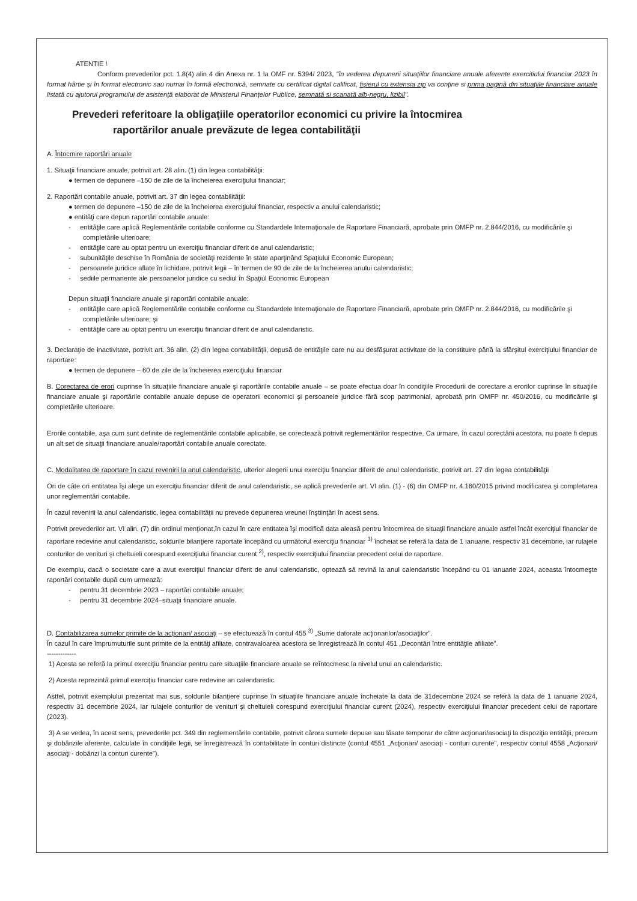ATENTIE !
Conform prevederilor pct. 1.8(4) alin 4 din Anexa nr. 1 la OMF nr. 5394/ 2023, "în vederea depunerii situaţiilor financiare anuale aferente exercitiului financiar 2023 în format hârtie şi în format electronic sau numai în formă electronică, semnate cu certificat digital calificat, fişierul cu extensia zip va conţine si prima pagină din situaţiile financiare anuale listată cu ajutorul programului de asistenţă elaborat de Ministerul Finanţelor Publice, semnată si scanată alb-negru, lizibil".
Prevederi referitoare la obligaţiile operatorilor economici cu privire la întocmirea
raportărilor anuale prevăzute de legea contabilităţii
A. Întocmire raportări anuale
1. Situaţii financiare anuale, potrivit art. 28 alin. (1) din legea contabilităţii:
● termen de depunere –150 de zile de la încheierea exerciţiului financiar;
2. Raportări contabile anuale, potrivit art. 37 din legea contabilităţii:
● termen de depunere –150 de zile de la încheierea exerciţiului financiar, respectiv a anului calendaristic;
● entităţi care depun raportări contabile anuale:
- entităţile care aplică Reglementările contabile conforme cu Standardele Internaţionale de Raportare Financiară, aprobate prin OMFP nr. 2.844/2016, cu modificările şi completările ulterioare;
- entităţile care au optat pentru un exerciţiu financiar diferit de anul calendaristic;
- subunităţile deschise în România de societăţi rezidente în state aparţinând Spaţiului Economic European;
- persoanele juridice aflate în lichidare, potrivit legii – în termen de 90 de zile de la încheierea anului calendaristic;
- sediile permanente ale persoanelor juridice cu sediul în Spaţiul Economic European
Depun situaţii financiare anuale şi raportări contabile anuale:
- entităţile care aplică Reglementările contabile conforme cu Standardele Internaţionale de Raportare Financiară, aprobate prin OMFP nr. 2.844/2016, cu modificările şi completările ulterioare; şi
- entităţile care au optat pentru un exerciţiu financiar diferit de anul calendaristic.
3. Declaraţie de inactivitate, potrivit art. 36 alin. (2) din legea contabilităţii, depusă de entităţile care nu au desfăşurat activitate de la constituire până la sfârşitul exerciţiului financiar de raportare:
● termen de depunere – 60 de zile de la încheierea exerciţiului financiar
B. Corectarea de erori cuprinse în situaţiile financiare anuale şi raportările contabile anuale – se poate efectua doar în condiţiile Procedurii de corectare a erorilor cuprinse în situaţiile financiare anuale şi raportările contabile anuale depuse de operatorii economici şi persoanele juridice fără scop patrimonial, aprobată prin OMFP nr. 450/2016, cu modificările şi completările ulterioare.
Erorile contabile, aşa cum sunt definite de reglementările contabile aplicabile, se corectează potrivit reglementărilor respective. Ca urmare, în cazul corectării acestora, nu poate fi depus un alt set de situaţii financiare anuale/raportări contabile anuale corectate.
C. Modalitatea de raportare în cazul revenirii la anul calendaristic, ulterior alegerii unui exerciţiu financiar diferit de anul calendaristic, potrivit art. 27 din legea contabilităţii
Ori de câte ori entitatea îşi alege un exerciţiu financiar diferit de anul calendaristic, se aplică prevederile art. VI alin. (1) - (6) din OMFP nr. 4.160/2015 privind modificarea şi completarea unor reglementări contabile.
În cazul revenirii la anul calendaristic, legea contabilităţii nu prevede depunerea vreunei înştiinţări în acest sens.
Potrivit prevederilor art. VI alin. (7) din ordinul menţionat,în cazul în care entitatea îşi modifică data aleasă pentru întocmirea de situaţii financiare anuale astfel încât exerciţiul financiar de raportare redevine anul calendaristic, soldurile bilanţiere raportate începând cu următorul exerciţiu financiar <sup>1)</sup> încheiat se referă la data de 1 ianuarie, respectiv 31 decembrie, iar rulajele conturilor de venituri şi cheltuieli corespund exerciţiului financiar curent <sup>2)</sup>, respectiv exerciţiului financiar precedent celui de raportare.
De exemplu, dacă o societate care a avut exerciţiul financiar diferit de anul calendaristic, optează să revină la anul calendaristic începând cu 01 ianuarie 2024, aceasta întocmeşte raportări contabile după cum urmează:
- pentru 31 decembrie 2023 – raportări contabile anuale;
- pentru 31 decembrie 2024–situaţii financiare anuale.
D. Contabilizarea sumelor primite de la acţionari/ asociaţi – se efectuează în contul 455 <sup>3)</sup> „Sume datorate acţionarilor/asociaţilor”.
În cazul în care împrumuturile sunt primite de la entităţi afiliate, contravaloarea acestora se înregistrează în contul 451 „Decontări între entităţile afiliate”.
-------------
1) Acesta se referă la primul exerciţiu financiar pentru care situaţiile financiare anuale se reîntocmesc la nivelul unui an calendaristic.
2) Acesta reprezintă primul exerciţiu financiar care redevine an calendaristic.
Astfel, potrivit exemplului prezentat mai sus, soldurile bilanţiere cuprinse în situaţiile financiare anuale încheiate la data de 31decembrie 2024 se referă la data de 1 ianuarie 2024, respectiv 31 decembrie 2024, iar rulajele conturilor de venituri şi cheltuieli corespund exerciţiului financiar curent (2024), respectiv exerciţiului financiar precedent celui de raportare (2023).
3) A se vedea, în acest sens, prevederile pct. 349 din reglementările contabile, potrivit cărora sumele depuse sau lăsate temporar de către acţionari/asociaţi la dispoziţia entităţii, precum şi dobânzile aferente, calculate în condiţiile legii, se înregistrează în contabilitate în conturi distincte (contul 4551 „Acţionari/ asociaţi - conturi curente”, respectiv contul 4558 „Acţionari/ asociaţi - dobânzi la conturi curente”).